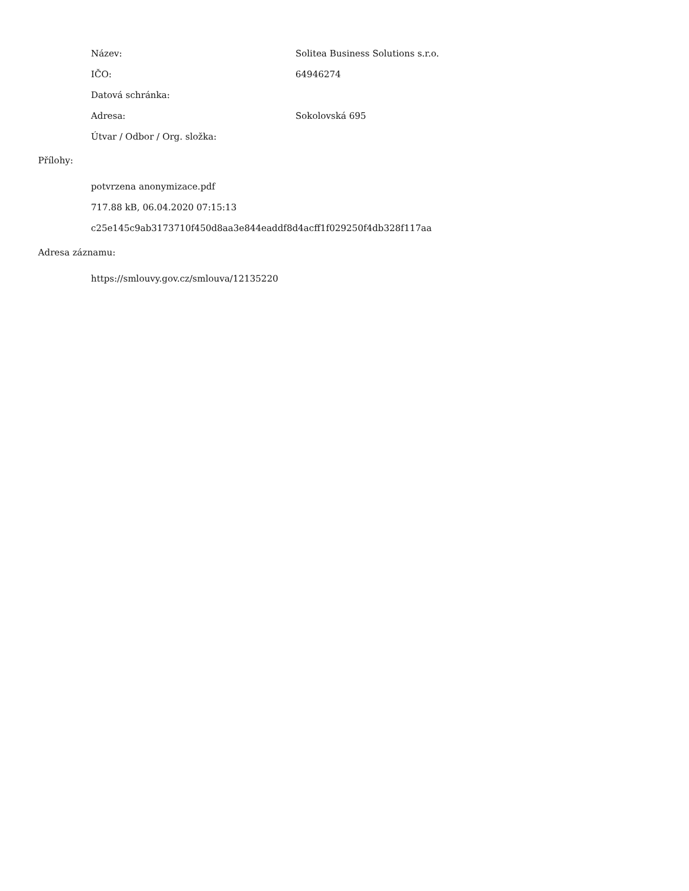| Název: | Solitea Business Solutions s.r.o. |
| IČO: | 64946274 |
| Datová schránka: | |
| Adresa: | Sokolovská 695 |
| Útvar / Odbor / Org. složka: | |
Přílohy:
potvrzena anonymizace.pdf
717.88 kB, 06.04.2020 07:15:13
c25e145c9ab3173710f450d8aa3e844eaddf8d4acff1f029250f4db328f117aa
Adresa záznamu:
https://smlouvy.gov.cz/smlouva/12135220